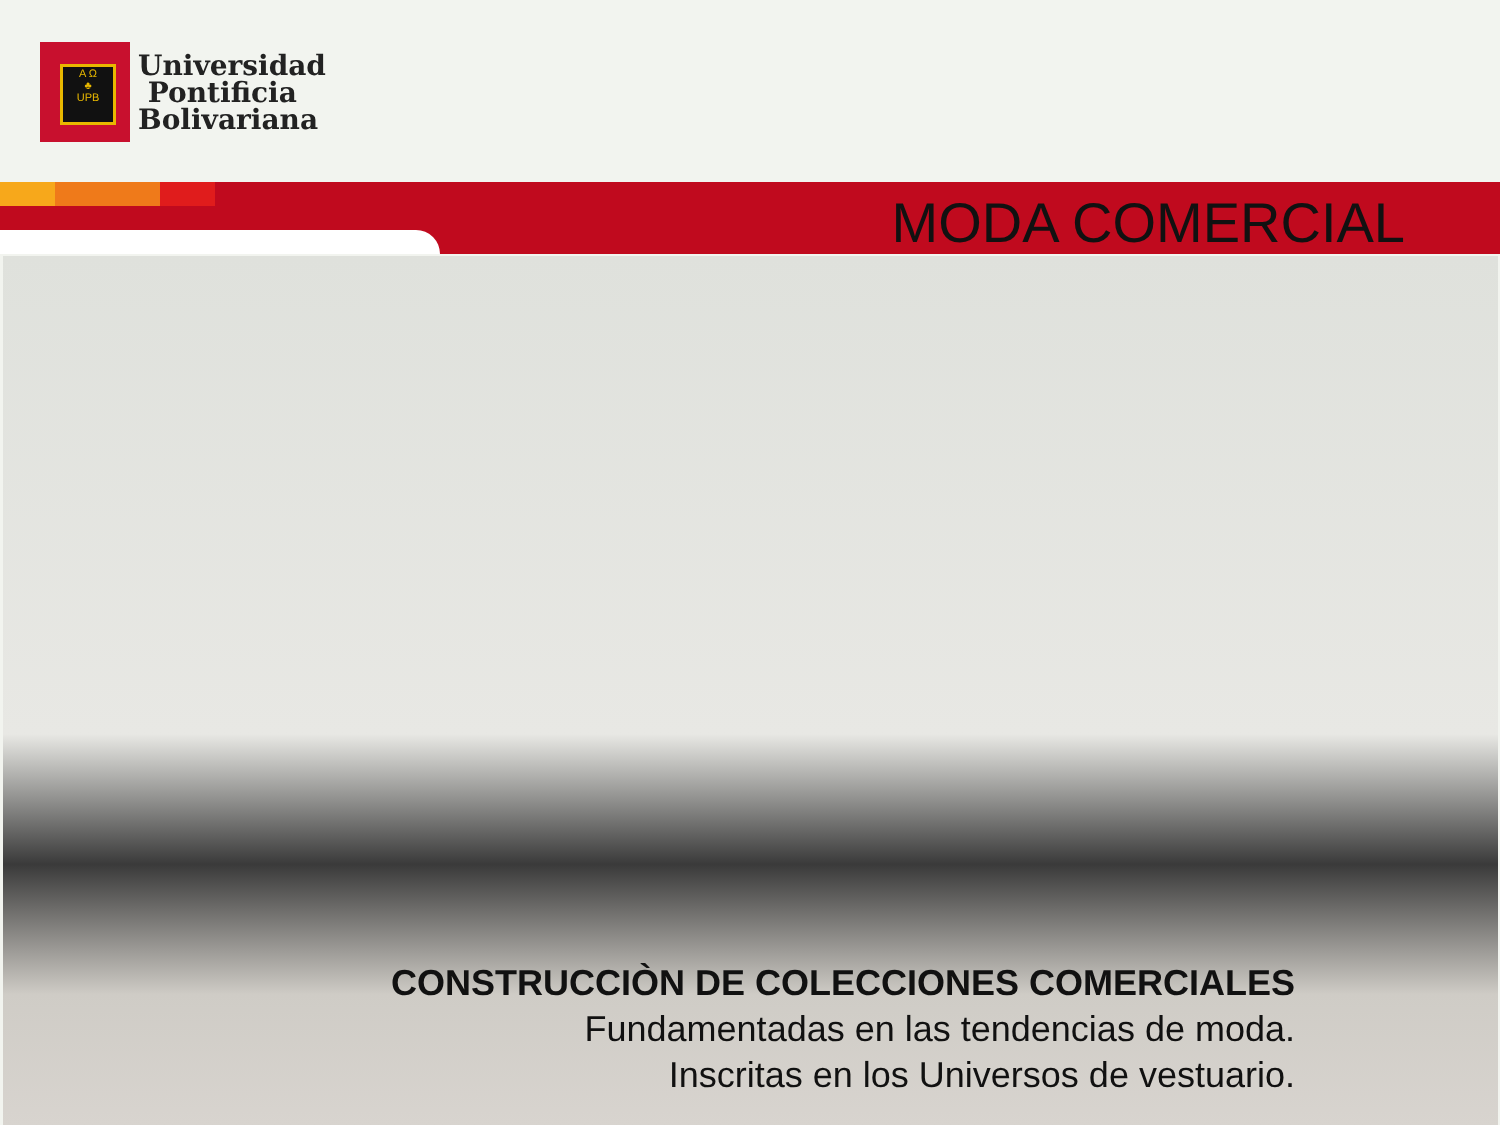A Ω
♣
UPB
Universidad
Pontificia
Bolivariana
MODA COMERCIAL
CONSTRUCCIÒN DE COLECCIONES COMERCIALES
Fundamentadas en las tendencias de moda.
Inscritas en los Universos de vestuario.